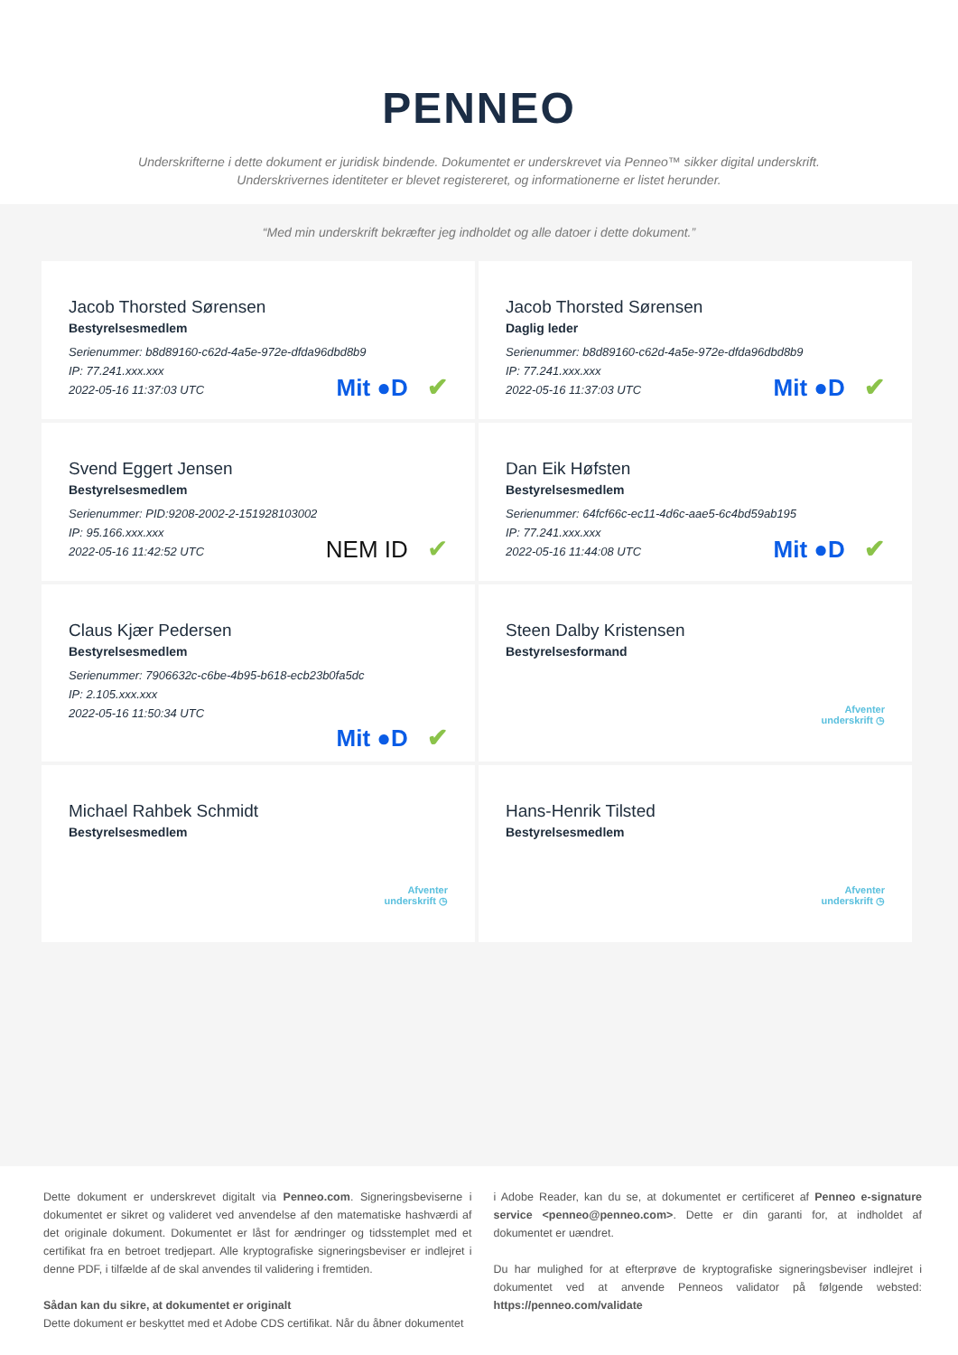PENNEO
Underskrifterne i dette dokument er juridisk bindende. Dokumentet er underskrevet via Penneo™ sikker digital underskrift.
Underskrivernes identiteter er blevet registereret, og informationerne er listet herunder.
“Med min underskrift bekræfter jeg indholdet og alle datoer i dette dokument.”
Jacob Thorsted Sørensen
Bestyrelsesmedlem
Serienummer: b8d89160-c62d-4a5e-972e-dfda96dbd8b9
IP: 77.241.xxx.xxx
2022-05-16 11:37:03 UTC
Mit ●D ✔
Jacob Thorsted Sørensen
Daglig leder
Serienummer: b8d89160-c62d-4a5e-972e-dfda96dbd8b9
IP: 77.241.xxx.xxx
2022-05-16 11:37:03 UTC
Mit ●D ✔
Svend Eggert Jensen
Bestyrelsesmedlem
Serienummer: PID:9208-2002-2-151928103002
IP: 95.166.xxx.xxx
2022-05-16 11:42:52 UTC
NEM ID ✔
Dan Eik Høfsten
Bestyrelsesmedlem
Serienummer: 64fcf66c-ec11-4d6c-aae5-6c4bd59ab195
IP: 77.241.xxx.xxx
2022-05-16 11:44:08 UTC
Mit ●D ✔
Claus Kjær Pedersen
Bestyrelsesmedlem
Serienummer: 7906632c-c6be-4b95-b618-ecb23b0fa5dc
IP: 2.105.xxx.xxx
2022-05-16 11:50:34 UTC
Mit ●D ✔
Steen Dalby Kristensen
Bestyrelsesformand
Afventer
underskrift ◷
Michael Rahbek Schmidt
Bestyrelsesmedlem
Afventer
underskrift ◷
Hans-Henrik Tilsted
Bestyrelsesmedlem
Afventer
underskrift ◷
Dette dokument er underskrevet digitalt via Penneo.com. Signeringsbeviserne i dokumentet er sikret og valideret ved anvendelse af den matematiske hashværdi af det originale dokument. Dokumentet er låst for ændringer og tidsstemplet med et certifikat fra en betroet tredjepart. Alle kryptografiske signeringsbeviser er indlejret i denne PDF, i tilfælde af de skal anvendes til validering i fremtiden.
Sådan kan du sikre, at dokumentet er originalt
Dette dokument er beskyttet med et Adobe CDS certifikat. Når du åbner dokumentet
i Adobe Reader, kan du se, at dokumentet er certificeret af Penneo e-signature service <penneo@penneo.com>. Dette er din garanti for, at indholdet af dokumentet er uændret.
Du har mulighed for at efterprøve de kryptografiske signeringsbeviser indlejret i dokumentet ved at anvende Penneos validator på følgende websted: https://penneo.com/validate